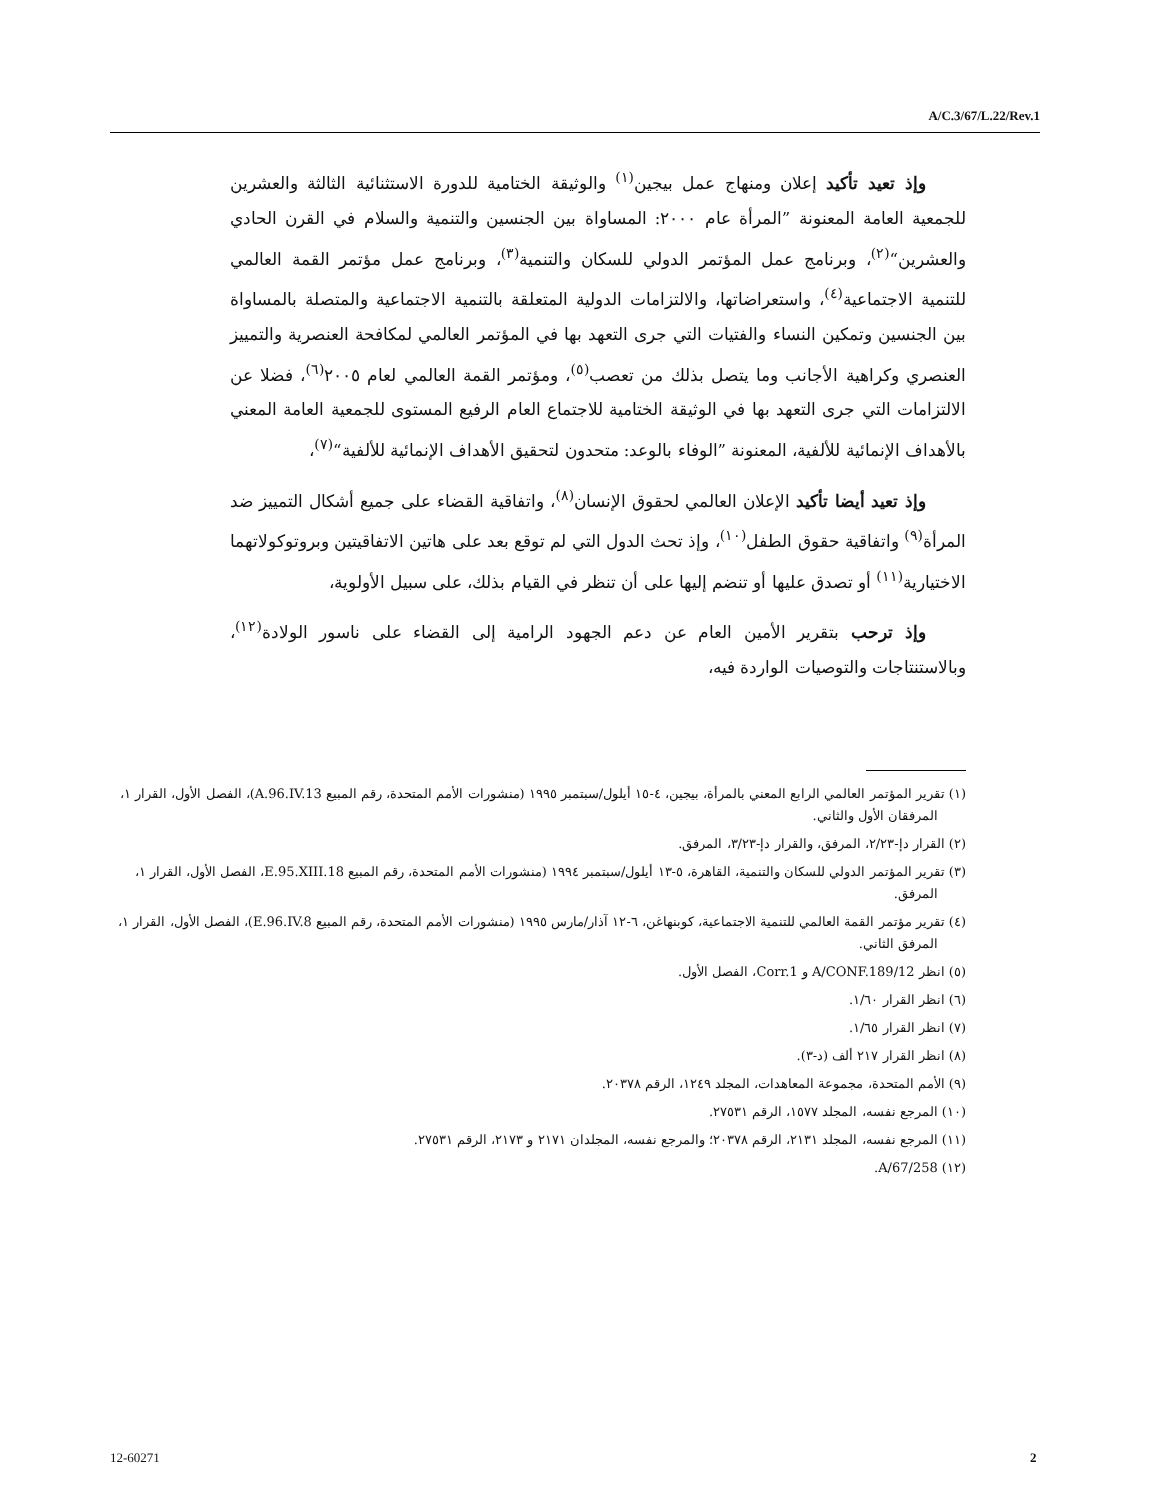A/C.3/67/L.22/Rev.1
وإذ تعيد تأكيد إعلان ومنهاج عمل بيجين<sup>(١)</sup> والوثيقة الختامية للدورة الاستثنائية الثالثة والعشرين للجمعية العامة المعنونة ”المرأة عام ٢٠٠٠: المساواة بين الجنسين والتنمية والسلام في القرن الحادي والعشرين“<sup>(٢)</sup>، وبرنامج عمل المؤتمر الدولي للسكان والتنمية<sup>(٣)</sup>، وبرنامج عمل مؤتمر القمة العالمي للتنمية الاجتماعية<sup>(٤)</sup>، واستعراضاتها، والالتزامات الدولية المتعلقة بالتنمية الاجتماعية والمتصلة بالمساواة بين الجنسين وتمكين النساء والفتيات التي جرى التعهد بها في المؤتمر العالمي لمكافحة العنصرية والتمييز العنصري وكراهية الأجانب وما يتصل بذلك من تعصب<sup>(٥)</sup>، ومؤتمر القمة العالمي لعام ٢٠٠٥<sup>(٦)</sup>، فضلا عن الالتزامات التي جرى التعهد بها في الوثيقة الختامية للاجتماع العام الرفيع المستوى للجمعية العامة المعني بالأهداف الإنمائية للألفية، المعنونة ”الوفاء بالوعد: متحدون لتحقيق الأهداف الإنمائية للألفية“<sup>(٧)</sup>،
وإذ تعيد أيضا تأكيد الإعلان العالمي لحقوق الإنسان<sup>(٨)</sup>، واتفاقية القضاء على جميع أشكال التمييز ضد المرأة<sup>(٩)</sup> واتفاقية حقوق الطفل<sup>(١٠)</sup>، وإذ تحث الدول التي لم توقع بعد على هاتين الاتفاقيتين وبروتوكولاتهما الاختيارية<sup>(١١)</sup> أو تصدق عليها أو تنضم إليها على أن تنظر في القيام بذلك، على سبيل الأولوية،
وإذ ترحب بتقرير الأمين العام عن دعم الجهود الرامية إلى القضاء على ناسور الولادة<sup>(١٢)</sup>، وبالاستنتاجات والتوصيات الواردة فيه،
(١) تقرير المؤتمر العالمي الرابع المعني بالمرأة، بيجين، ٤-١٥ أيلول/سبتمبر ١٩٩٥ (منشورات الأمم المتحدة، رقم المبيع A.96.IV.13)، الفصل الأول، القرار ١، المرفقان الأول والثاني.
(٢) القرار دإ-٢/٢٣، المرفق، والقرار دإ-٣/٢٣، المرفق.
(٣) تقرير المؤتمر الدولي للسكان والتنمية، القاهرة، ٥-١٣ أيلول/سبتمبر ١٩٩٤ (منشورات الأمم المتحدة، رقم المبيع E.95.XIII.18، الفصل الأول، القرار ١، المرفق.
(٤) تقرير مؤتمر القمة العالمي للتنمية الاجتماعية، كوبنهاغن، ٦-١٢ آذار/مارس ١٩٩٥ (منشورات الأمم المتحدة، رقم المبيع E.96.IV.8)، الفصل الأول، القرار ١، المرفق الثاني.
(٥) انظر A/CONF.189/12 و Corr.1، الفصل الأول.
(٦) انظر القرار ١/٦٠.
(٧) انظر القرار ١/٦٥.
(٨) انظر القرار ٢١٧ ألف (د-٣).
(٩) الأمم المتحدة، مجموعة المعاهدات، المجلد ١٢٤٩، الرقم ٢٠٣٧٨.
(١٠) المرجع نفسه، المجلد ١٥٧٧، الرقم ٢٧٥٣١.
(١١) المرجع نفسه، المجلد ٢١٣١، الرقم ٢٠٣٧٨؛ والمرجع نفسه، المجلدان ٢١٧١ و ٢١٧٣، الرقم ٢٧٥٣١.
(١٢) A/67/258.
12-60271 2